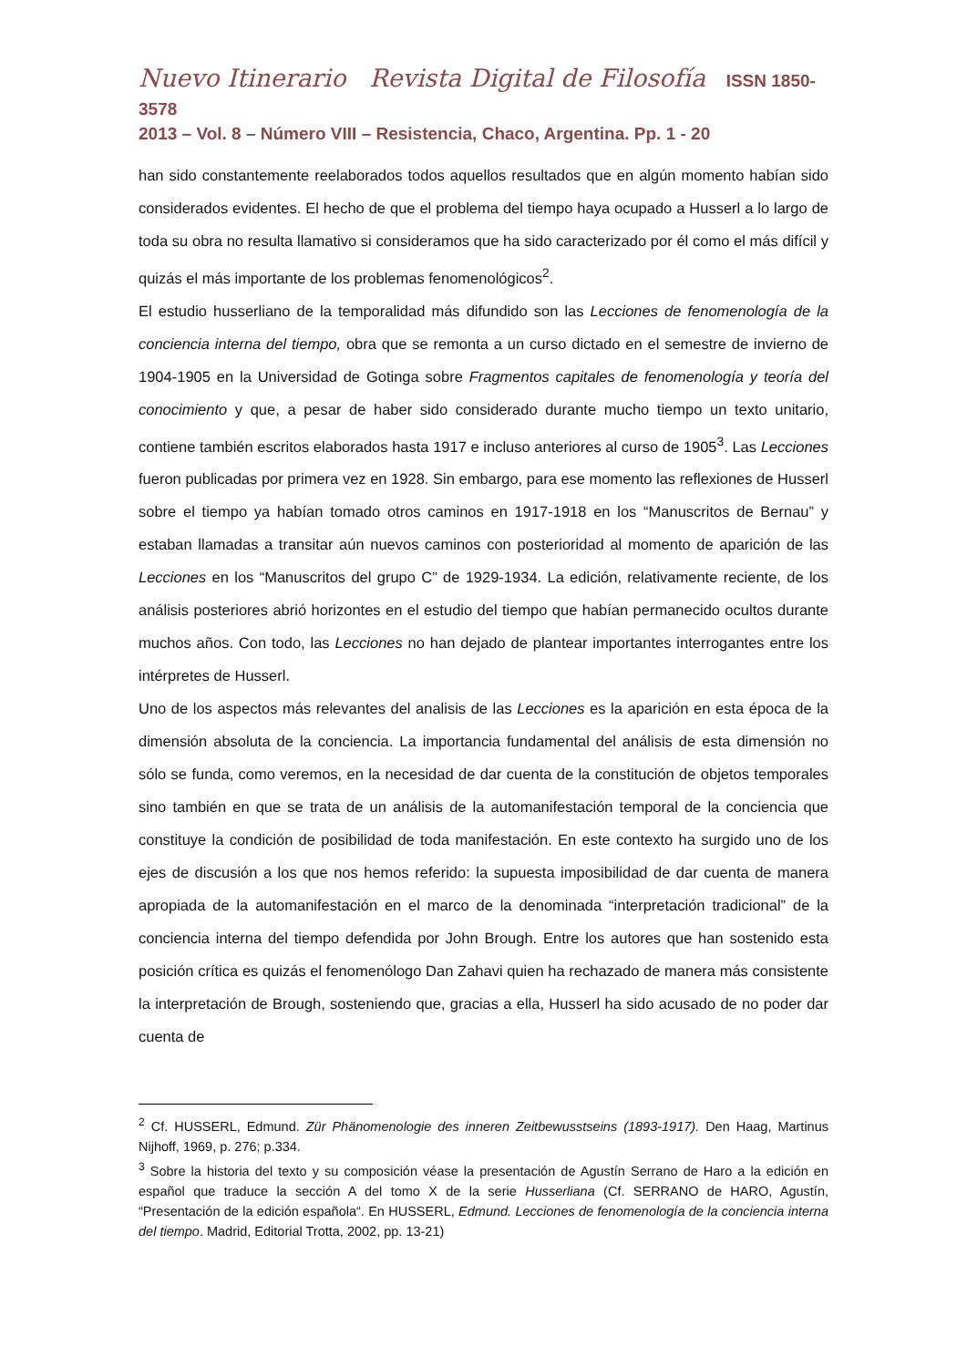Nuevo Itinerario Revista Digital de Filosofía ISSN 1850-3578
2013 – Vol. 8 – Número VIII – Resistencia, Chaco, Argentina. Pp. 1 - 20
han sido constantemente reelaborados todos aquellos resultados que en algún momento habían sido considerados evidentes. El hecho de que el problema del tiempo haya ocupado a Husserl a lo largo de toda su obra no resulta llamativo si consideramos que ha sido caracterizado por él como el más difícil y quizás el más importante de los problemas fenomenológicos<sup>2</sup>.
El estudio husserliano de la temporalidad más difundido son las Lecciones de fenomenología de la conciencia interna del tiempo, obra que se remonta a un curso dictado en el semestre de invierno de 1904-1905 en la Universidad de Gotinga sobre Fragmentos capitales de fenomenología y teoría del conocimiento y que, a pesar de haber sido considerado durante mucho tiempo un texto unitario, contiene también escritos elaborados hasta 1917 e incluso anteriores al curso de 1905<sup>3</sup>. Las Lecciones fueron publicadas por primera vez en 1928. Sin embargo, para ese momento las reflexiones de Husserl sobre el tiempo ya habían tomado otros caminos en 1917-1918 en los “Manuscritos de Bernau” y estaban llamadas a transitar aún nuevos caminos con posterioridad al momento de aparición de las Lecciones en los “Manuscritos del grupo C” de 1929-1934. La edición, relativamente reciente, de los análisis posteriores abrió horizontes en el estudio del tiempo que habían permanecido ocultos durante muchos años. Con todo, las Lecciones no han dejado de plantear importantes interrogantes entre los intérpretes de Husserl.
Uno de los aspectos más relevantes del analisis de las Lecciones es la aparición en esta época de la dimensión absoluta de la conciencia. La importancia fundamental del análisis de esta dimensión no sólo se funda, como veremos, en la necesidad de dar cuenta de la constitución de objetos temporales sino también en que se trata de un análisis de la automanifestación temporal de la conciencia que constituye la condición de posibilidad de toda manifestación. En este contexto ha surgido uno de los ejes de discusión a los que nos hemos referido: la supuesta imposibilidad de dar cuenta de manera apropiada de la automanifestación en el marco de la denominada “interpretación tradicional” de la conciencia interna del tiempo defendida por John Brough. Entre los autores que han sostenido esta posición crítica es quizás el fenomenólogo Dan Zahavi quien ha rechazado de manera más consistente la interpretación de Brough, sosteniendo que, gracias a ella, Husserl ha sido acusado de no poder dar cuenta de
<sup>2</sup> Cf. HUSSERL, Edmund. Zür Phänomenologie des inneren Zeitbewusstseins (1893-1917). Den Haag, Martinus Nijhoff, 1969, p. 276; p.334.
<sup>3</sup> Sobre la historia del texto y su composición véase la presentación de Agustín Serrano de Haro a la edición en español que traduce la sección A del tomo X de la serie Husserliana (Cf. SERRANO de HARO, Agustín, “Presentación de la edición española“. En HUSSERL, Edmund. Lecciones de fenomenología de la conciencia interna del tiempo. Madrid, Editorial Trotta, 2002, pp. 13-21)